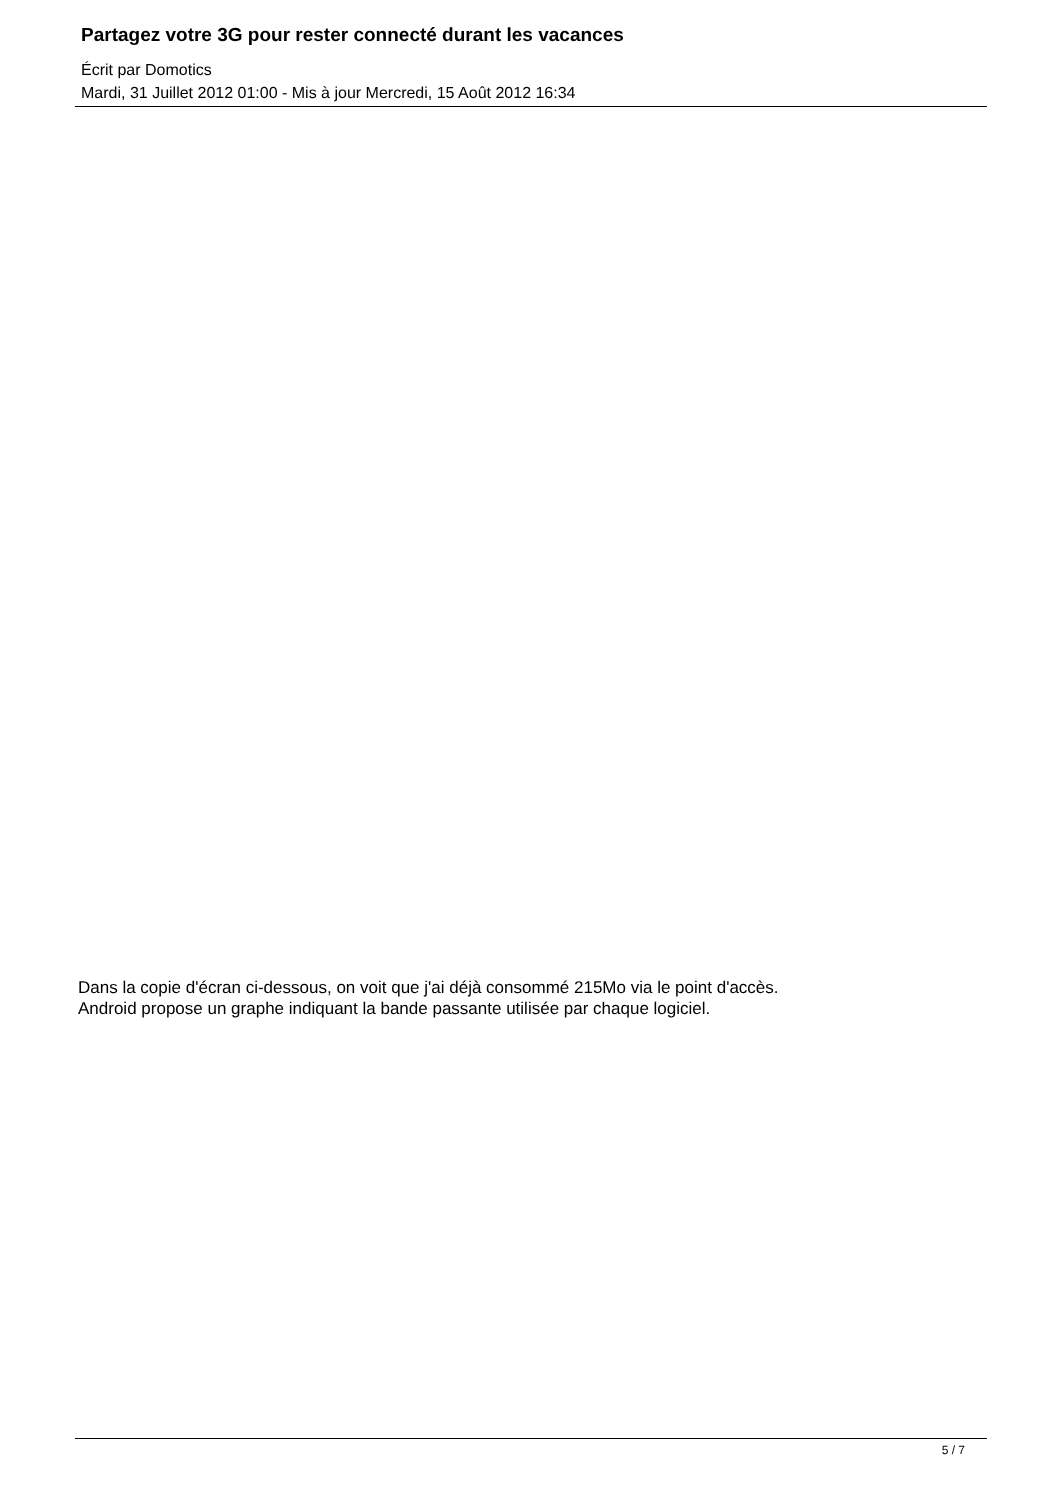Partagez votre 3G pour rester connecté durant les vacances
Écrit par Domotics
Mardi, 31 Juillet 2012 01:00 - Mis à jour Mercredi, 15 Août 2012 16:34
Dans la copie d'écran ci-dessous, on voit que j'ai déjà consommé 215Mo via le point d'accès.
Android propose un graphe indiquant la bande passante utilisée par chaque logiciel.
5 / 7